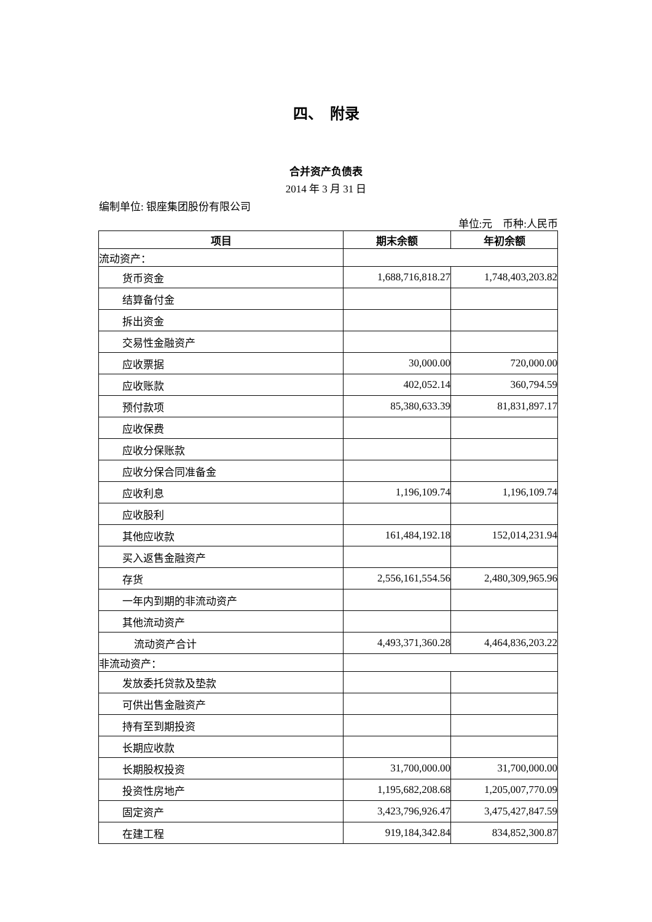四、　附录
合并资产负债表
2014 年 3 月 31 日
编制单位: 银座集团股份有限公司
单位:元　币种:人民币
| 项目 | 期末余额 | 年初余额 |
| --- | --- | --- |
| 流动资产： | | |
| 货币资金 | 1,688,716,818.27 | 1,748,403,203.82 |
| 结算备付金 | | |
| 拆出资金 | | |
| 交易性金融资产 | | |
| 应收票据 | 30,000.00 | 720,000.00 |
| 应收账款 | 402,052.14 | 360,794.59 |
| 预付款项 | 85,380,633.39 | 81,831,897.17 |
| 应收保费 | | |
| 应收分保账款 | | |
| 应收分保合同准备金 | | |
| 应收利息 | 1,196,109.74 | 1,196,109.74 |
| 应收股利 | | |
| 其他应收款 | 161,484,192.18 | 152,014,231.94 |
| 买入返售金融资产 | | |
| 存货 | 2,556,161,554.56 | 2,480,309,965.96 |
| 一年内到期的非流动资产 | | |
| 其他流动资产 | | |
| 流动资产合计 | 4,493,371,360.28 | 4,464,836,203.22 |
| 非流动资产： | | |
| 发放委托贷款及垫款 | | |
| 可供出售金融资产 | | |
| 持有至到期投资 | | |
| 长期应收款 | | |
| 长期股权投资 | 31,700,000.00 | 31,700,000.00 |
| 投资性房地产 | 1,195,682,208.68 | 1,205,007,770.09 |
| 固定资产 | 3,423,796,926.47 | 3,475,427,847.59 |
| 在建工程 | 919,184,342.84 | 834,852,300.87 |